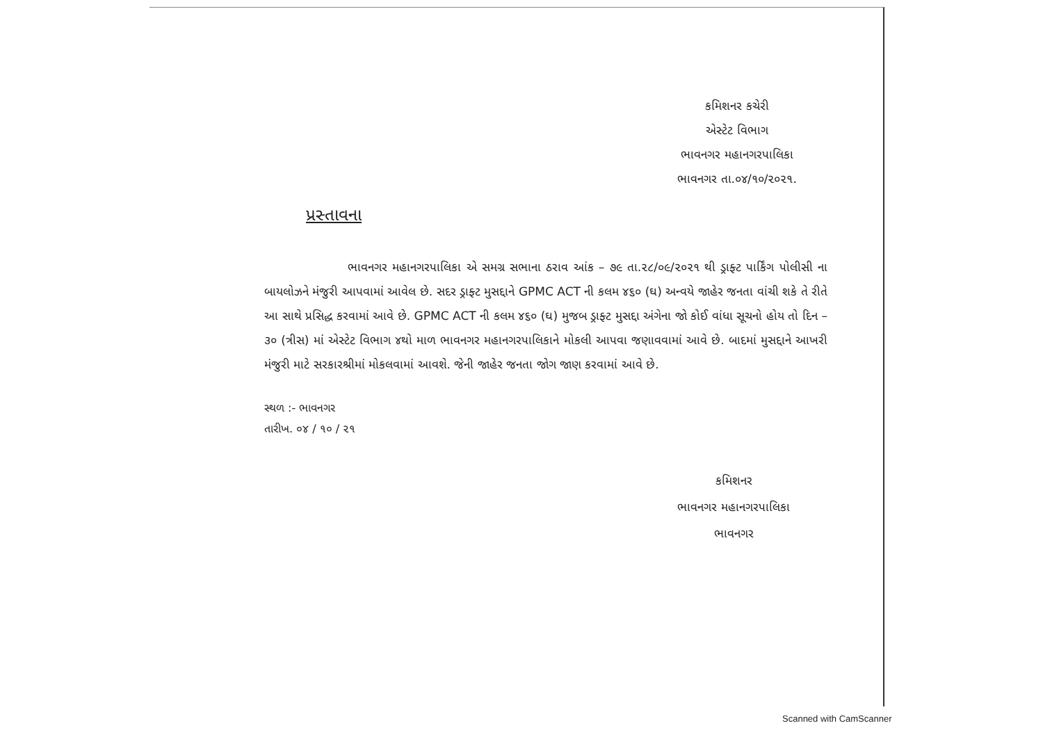કમિશનર કચેરી
એસ્ટેટ વિભાગ
ભાવનગર મહાનગરપાલિકા
ભાવનગર તા.૦૪/૧૦/૨૦૨૧.
પ્રસ્તાવના
ભાવનગર મહાનગરપાલિકા એ સમગ્ર સભાના ઠરાવ આંક – ૭૯ તા.૨૮/૦૯/૨૦૨૧ થી ડ્રાફ્ટ પાર્કિંગ પોલીસી ના બાયલોઝને મંજુરી આપવામાં આવેલ છે. સદર ડ્રાફ્ટ મુસદ્દાને GPMC ACT ની કલમ ૪૬૦ (ઘ) અન્વયે જાહેર જનતા વાંચી શકે તે રીતે આ સાથે પ્રસિદ્ધ કરવામાં આવે છે. GPMC ACT ની કલમ ૪૬૦ (ઘ) મુજબ ડ્રાફ્ટ મુસદ્દા અંગેના જો કોઈ વાંધા સૂચનો હોય તો દિન – ૩૦ (ત્રીસ) માં એસ્ટેટ વિભાગ ૪થો માળ ભાવનગર મહાનગરપાલિકાને મોકલી આપવા જણાવવામાં આવે છે. બાદમાં મુસદ્દાને આખરી મંજુરી માટે સરકારશ્રીમાં મોકલવામાં આવશે. જેની જાહેર જનતા જોગ જાણ કરવામાં આવે છે.
સ્થળ :- ભાવનગર
તારીખ. ૦૪ / ૧૦ / ૨૧
કમિશનર
ભાવનગર મહાનગરપાલિકા
ભાવનગર
Scanned with CamScanner